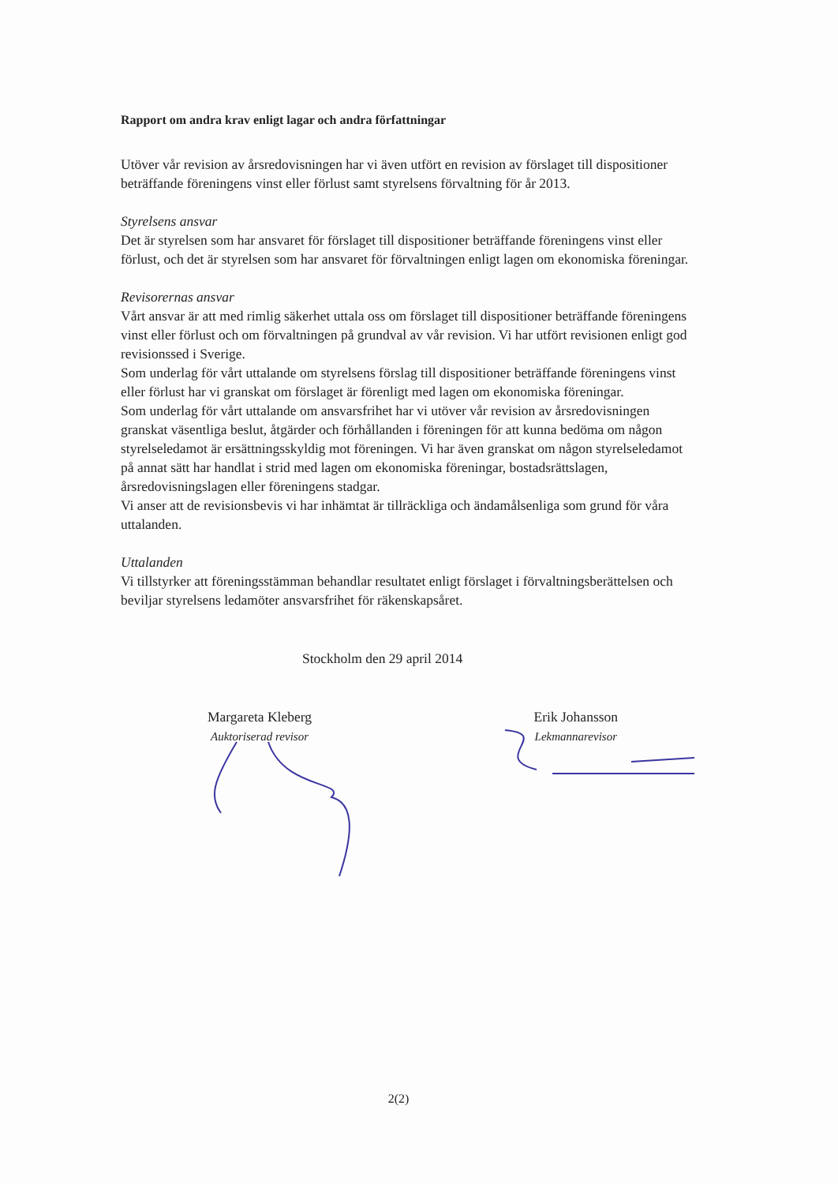Rapport om andra krav enligt lagar och andra författningar
Utöver vår revision av årsredovisningen har vi även utfört en revision av förslaget till dispositioner beträffande föreningens vinst eller förlust samt styrelsens förvaltning för år 2013.
Styrelsens ansvar
Det är styrelsen som har ansvaret för förslaget till dispositioner beträffande föreningens vinst eller förlust, och det är styrelsen som har ansvaret för förvaltningen enligt lagen om ekonomiska föreningar.
Revisorernas ansvar
Vårt ansvar är att med rimlig säkerhet uttala oss om förslaget till dispositioner beträffande föreningens vinst eller förlust och om förvaltningen på grundval av vår revision. Vi har utfört revisionen enligt god revisionssed i Sverige.
Som underlag för vårt uttalande om styrelsens förslag till dispositioner beträffande föreningens vinst eller förlust har vi granskat om förslaget är förenligt med lagen om ekonomiska föreningar.
Som underlag för vårt uttalande om ansvarsfrihet har vi utöver vår revision av årsredovisningen granskat väsentliga beslut, åtgärder och förhållanden i föreningen för att kunna bedöma om någon styrelseledamot är ersättningsskyldig mot föreningen. Vi har även granskat om någon styrelseledamot på annat sätt har handlat i strid med lagen om ekonomiska föreningar, bostadsrättslagen, årsredovisningslagen eller föreningens stadgar.
Vi anser att de revisionsbevis vi har inhämtat är tillräckliga och ändamålsenliga som grund för våra uttalanden.
Uttalanden
Vi tillstyrker att föreningsstämman behandlar resultatet enligt förslaget i förvaltningsberättelsen och beviljar styrelsens ledamöter ansvarsfrihet för räkenskapsåret.
Stockholm den 29 april 2014
Margareta Kleberg
Auktoriserad revisor
Erik Johansson
Lekmannarevisor
2(2)